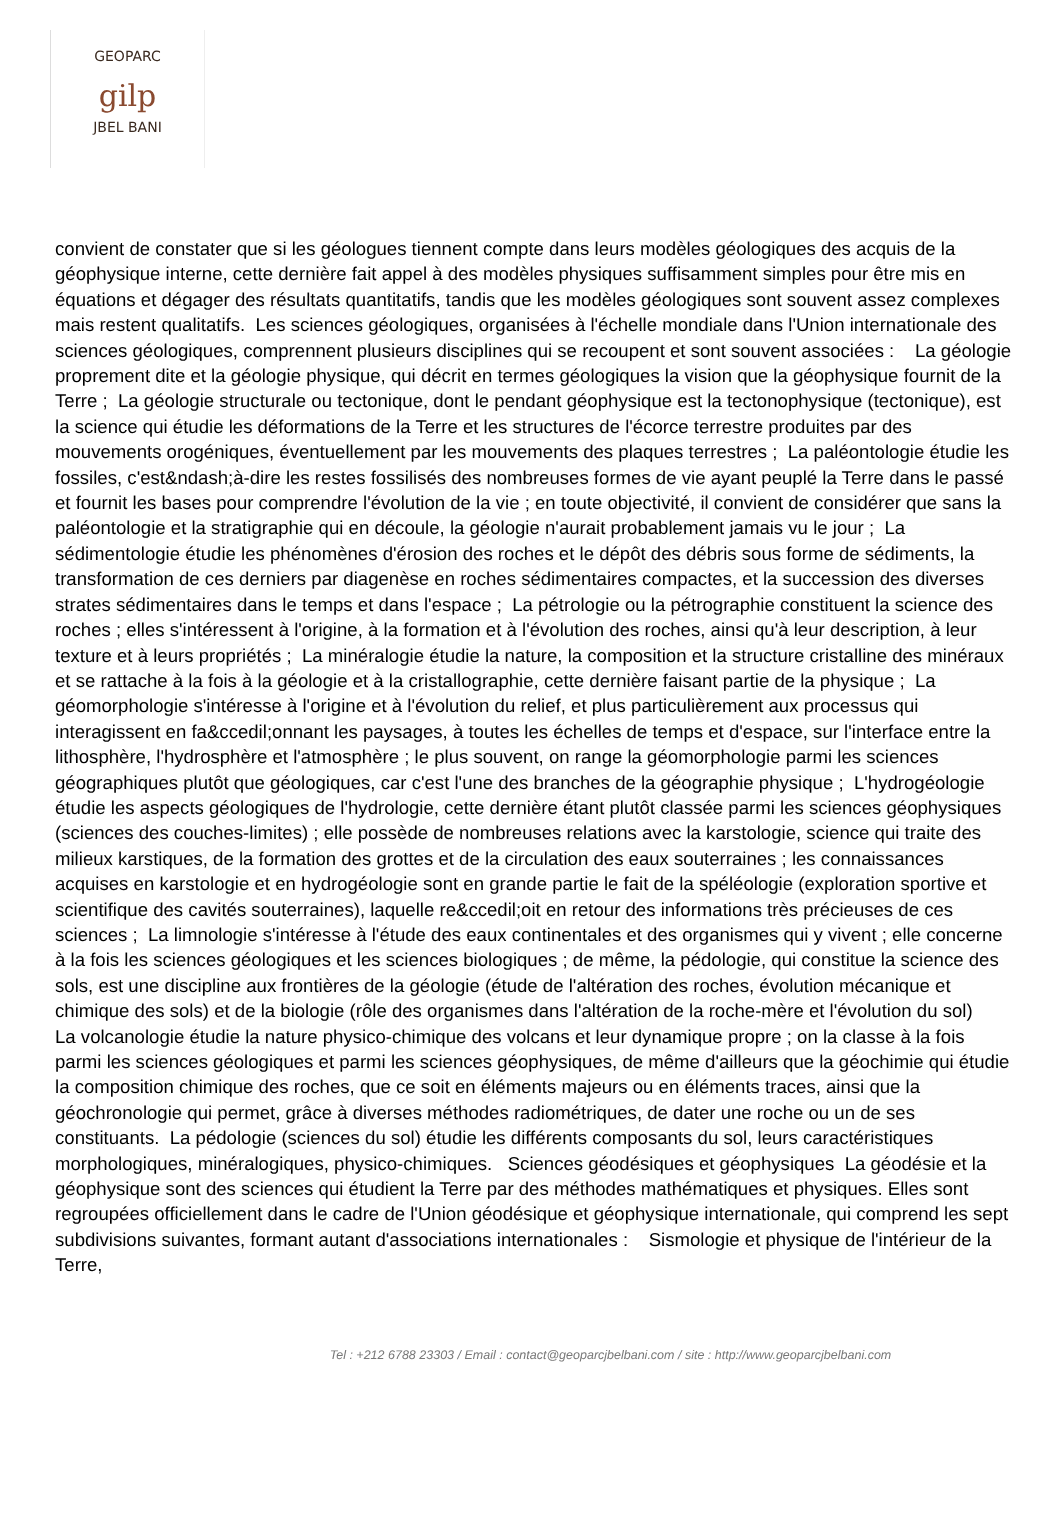GEOPARC
gilp
JBEL BANI
convient de constater que si les géologues tiennent compte dans leurs modèles géologiques des acquis de la géophysique interne, cette dernière fait appel à des modèles physiques suffisamment simples pour être mis en équations et dégager des résultats quantitatifs, tandis que les modèles géologiques sont souvent assez complexes mais restent qualitatifs. Les sciences géologiques, organisées à l'échelle mondiale dans l'Union internationale des sciences géologiques, comprennent plusieurs disciplines qui se recoupent et sont souvent associées : La géologie proprement dite et la géologie physique, qui décrit en termes géologiques la vision que la géophysique fournit de la Terre ; La géologie structurale ou tectonique, dont le pendant géophysique est la tectonophysique (tectonique), est la science qui étudie les déformations de la Terre et les structures de l'écorce terrestre produites par des mouvements orogéniques, éventuellement par les mouvements des plaques terrestres ; La paléontologie étudie les fossiles, c'est&ndash;à-dire les restes fossilisés des nombreuses formes de vie ayant peuplé la Terre dans le passé et fournit les bases pour comprendre l'évolution de la vie ; en toute objectivité, il convient de considérer que sans la paléontologie et la stratigraphie qui en découle, la géologie n'aurait probablement jamais vu le jour ; La sédimentologie étudie les phénomènes d'érosion des roches et le dépôt des débris sous forme de sédiments, la transformation de ces derniers par diagenèse en roches sédimentaires compactes, et la succession des diverses strates sédimentaires dans le temps et dans l'espace ; La pétrologie ou la pétrographie constituent la science des roches ; elles s'intéressent à l'origine, à la formation et à l'évolution des roches, ainsi qu'à leur description, à leur texture et à leurs propriétés ; La minéralogie étudie la nature, la composition et la structure cristalline des minéraux et se rattache à la fois à la géologie et à la cristallographie, cette dernière faisant partie de la physique ; La géomorphologie s'intéresse à l'origine et à l'évolution du relief, et plus particulièrement aux processus qui interagissent en fa&ccedil;onnant les paysages, à toutes les échelles de temps et d'espace, sur l'interface entre la lithosphère, l'hydrosphère et l'atmosphère ; le plus souvent, on range la géomorphologie parmi les sciences géographiques plutôt que géologiques, car c'est l'une des branches de la géographie physique ; L'hydrogéologie étudie les aspects géologiques de l'hydrologie, cette dernière étant plutôt classée parmi les sciences géophysiques (sciences des couches-limites) ; elle possède de nombreuses relations avec la karstologie, science qui traite des milieux karstiques, de la formation des grottes et de la circulation des eaux souterraines ; les connaissances acquises en karstologie et en hydrogéologie sont en grande partie le fait de la spéléologie (exploration sportive et scientifique des cavités souterraines), laquelle re&ccedil;oit en retour des informations très précieuses de ces sciences ; La limnologie s'intéresse à l'étude des eaux continentales et des organismes qui y vivent ; elle concerne à la fois les sciences géologiques et les sciences biologiques ; de même, la pédologie, qui constitue la science des sols, est une discipline aux frontières de la géologie (étude de l'altération des roches, évolution mécanique et chimique des sols) et de la biologie (rôle des organismes dans l'altération de la roche-mère et l'évolution du sol) La volcanologie étudie la nature physico-chimique des volcans et leur dynamique propre ; on la classe à la fois parmi les sciences géologiques et parmi les sciences géophysiques, de même d'ailleurs que la géochimie qui étudie la composition chimique des roches, que ce soit en éléments majeurs ou en éléments traces, ainsi que la géochronologie qui permet, grâce à diverses méthodes radiométriques, de dater une roche ou un de ses constituants. La pédologie (sciences du sol) étudie les différents composants du sol, leurs caractéristiques morphologiques, minéralogiques, physico-chimiques. Sciences géodésiques et géophysiques La géodésie et la géophysique sont des sciences qui étudient la Terre par des méthodes mathématiques et physiques. Elles sont regroupées officiellement dans le cadre de l'Union géodésique et géophysique internationale, qui comprend les sept subdivisions suivantes, formant autant d'associations internationales : Sismologie et physique de l'intérieur de la Terre,
Tel : +212 6788 23303 / Email : contact@geoparcjbelbani.com / site : http://www.geoparcjbelbani.com